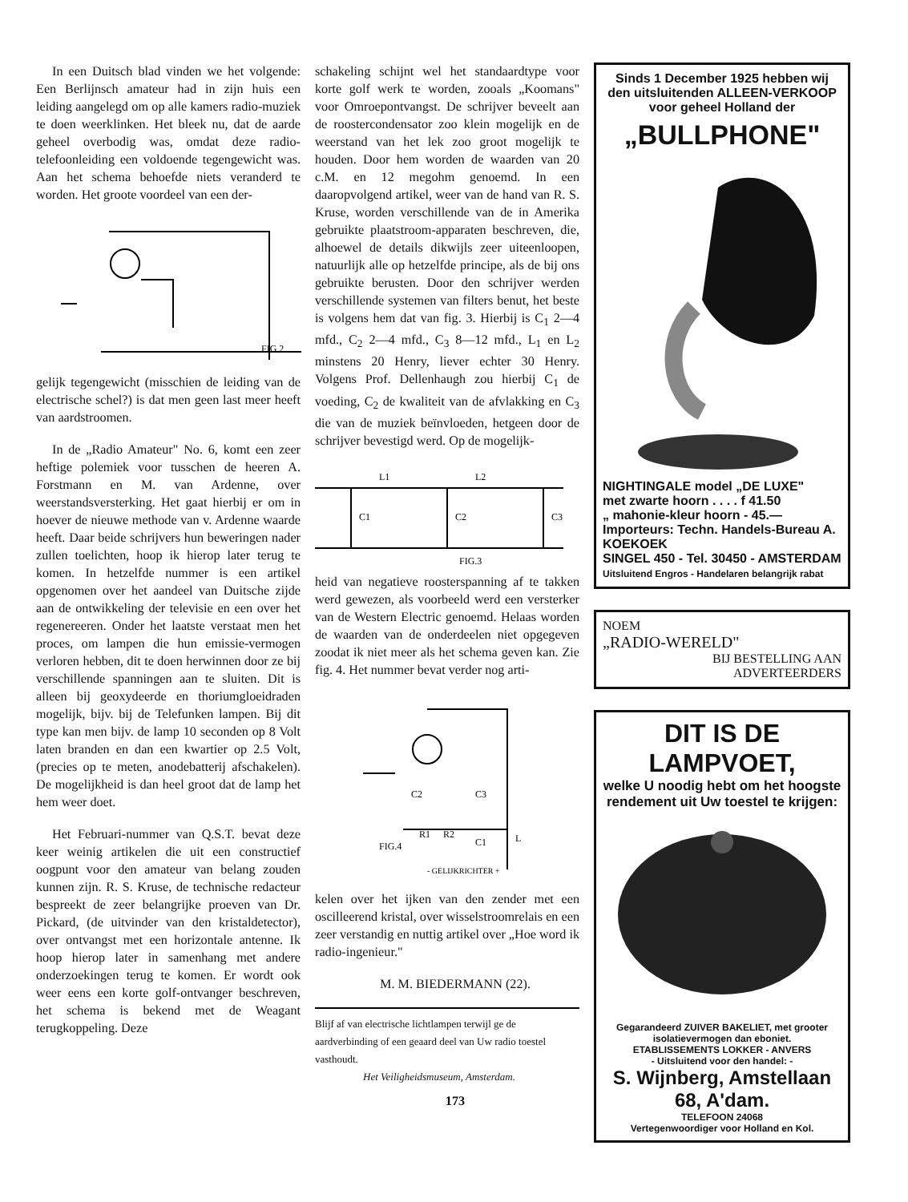In een Duitsch blad vinden we het volgende: Een Berlijnsch amateur had in zijn huis een leiding aangelegd om op alle kamers radio-muziek te doen weerklinken. Het bleek nu, dat de aarde geheel overbodig was, omdat deze radio-telefoonleiding een voldoende tegengewicht was. Aan het schema behoefde niets veranderd te worden. Het groote voordeel van een der-
FIG.2
gelijk tegengewicht (misschien de leiding van de electrische schel?) is dat men geen last meer heeft van aardstroomen.
In de „Radio Amateur" No. 6, komt een zeer heftige polemiek voor tusschen de heeren A. Forstmann en M. van Ardenne, over weerstandsversterking. Het gaat hierbij er om in hoever de nieuwe methode van v. Ardenne waarde heeft. Daar beide schrijvers hun beweringen nader zullen toelichten, hoop ik hierop later terug te komen. In hetzelfde nummer is een artikel opgenomen over het aandeel van Duitsche zijde aan de ontwikkeling der televisie en een over het regenereeren. Onder het laatste verstaat men het proces, om lampen die hun emissie-vermogen verloren hebben, dit te doen herwinnen door ze bij verschillende spanningen aan te sluiten. Dit is alleen bij geoxydeerde en thoriumgloeidraden mogelijk, bijv. bij de Telefunken lampen. Bij dit type kan men bijv. de lamp 10 seconden op 8 Volt laten branden en dan een kwartier op 2.5 Volt, (precies op te meten, anodebatterij afschakelen). De mogelijkheid is dan heel groot dat de lamp het hem weer doet.
Het Februari-nummer van Q.S.T. bevat deze keer weinig artikelen die uit een constructief oogpunt voor den amateur van belang zouden kunnen zijn. R. S. Kruse, de technische redacteur bespreekt de zeer belangrijke proeven van Dr. Pickard, (de uitvinder van den kristaldetector), over ontvangst met een horizontale antenne. Ik hoop hierop later in samenhang met andere onderzoekingen terug te komen. Er wordt ook weer eens een korte golf-ontvanger beschreven, het schema is bekend met de Weagant terugkoppeling. Deze
schakeling schijnt wel het standaardtype voor korte golf werk te worden, zooals „Koomans" voor Omroepontvangst. De schrijver beveelt aan de roostercondensator zoo klein mogelijk en de weerstand van het lek zoo groot mogelijk te houden. Door hem worden de waarden van 20 c.M. en 12 megohm genoemd. In een daaropvolgend artikel, weer van de hand van R. S. Kruse, worden verschillende van de in Amerika gebruikte plaatstroom-apparaten beschreven, die, alhoewel de details dikwijls zeer uiteenloopen, natuurlijk alle op hetzelfde principe, als de bij ons gebruikte berusten. Door den schrijver werden verschillende systemen van filters benut, het beste is volgens hem dat van fig. 3. Hierbij is C<sub>1</sub> 2—4 mfd., C<sub>2</sub> 2—4 mfd., C<sub>3</sub> 8—12 mfd., L<sub>1</sub> en L<sub>2</sub> minstens 20 Henry, liever echter 30 Henry. Volgens Prof. Dellenhaugh zou hierbij C<sub>1</sub> de voeding, C<sub>2</sub> de kwaliteit van de afvlakking en C<sub>3</sub> die van de muziek beïnvloeden, hetgeen door de schrijver bevestigd werd. Op de mogelijk-
L1
L2
C1
C2
C3
FIG.3
heid van negatieve roosterspanning af te takken werd gewezen, als voorbeeld werd een versterker van de Western Electric genoemd. Helaas worden de waarden van de onderdeelen niet opgegeven zoodat ik niet meer als het schema geven kan. Zie fig. 4. Het nummer bevat verder nog arti-
C3
C2
R1
R2
C1
L
FIG.4
- GELIJKRICHTER +
kelen over het ijken van den zender met een oscilleerend kristal, over wisselstroomrelais en een zeer verstandig en nuttig artikel over „Hoe word ik radio-ingenieur."
M. M. BIEDERMANN (22).
Blijf af van electrische lichtlampen terwijl ge de aardverbinding of een geaard deel van Uw radio toestel vasthoudt.
Het Veiligheidsmuseum, Amsterdam.
173
Sinds 1 December 1925 hebben wij den uitsluitenden ALLEEN-VERKOOP voor geheel Holland der
„BULLPHONE"
NIGHTINGALE model „DE LUXE"
met zwarte hoorn . . . . f 41.50
„ mahonie-kleur hoorn - 45.—
Importeurs: Techn. Handels-Bureau A. KOEKOEK
SINGEL 450 - Tel. 30450 - AMSTERDAM
Uitsluitend Engros - Handelaren belangrijk rabat
NOEM
„RADIO-WERELD"
BIJ BESTELLING AAN
ADVERTEERDERS
DIT IS DE LAMPVOET,
welke U noodig hebt om het hoogste rendement uit Uw toestel te krijgen:
Gegarandeerd ZUIVER BAKELIET, met grooter isolatievermogen dan eboniet.
ETABLISSEMENTS LOKKER - ANVERS
- Uitsluitend voor den handel: -
S. Wijnberg, Amstellaan 68, A'dam.
TELEFOON 24068
Vertegenwoordiger voor Holland en Kol.